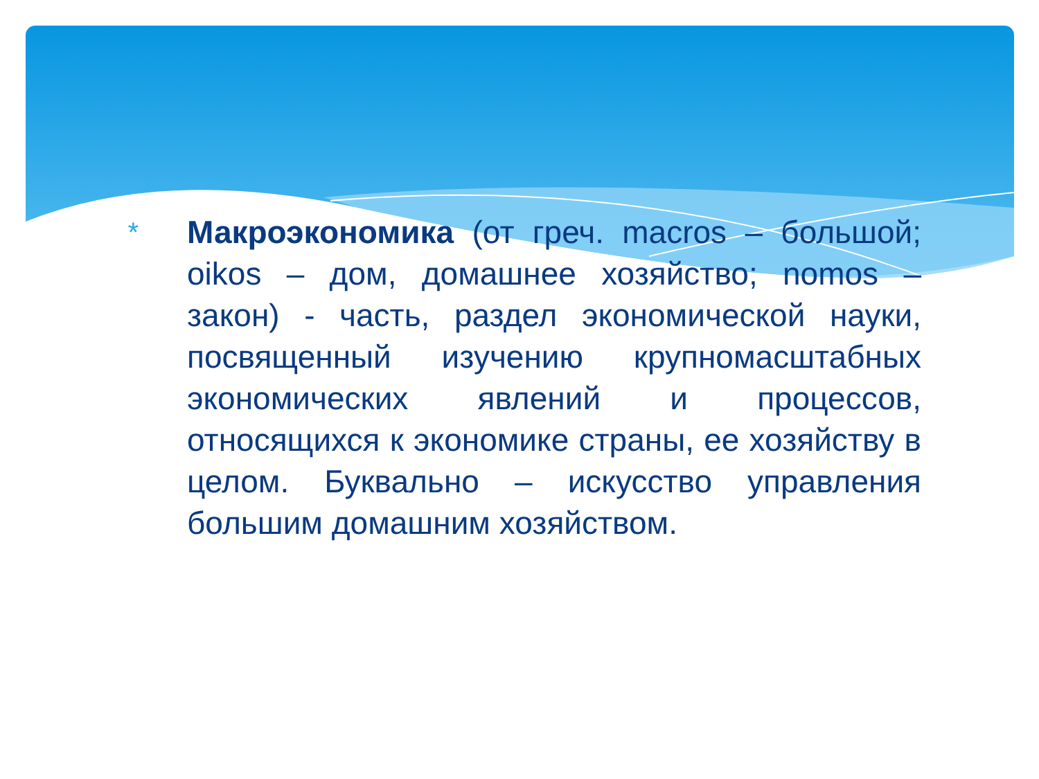*
Макроэкономика (от греч. macros – большой; oikos – дом, домашнее хозяйство; nomos – закон) - часть, раздел экономической науки, посвященный изучению крупномасштабных экономических явлений и процессов, относящихся к экономике страны, ее хозяйству в целом. Буквально – искусство управления большим домашним хозяйством.